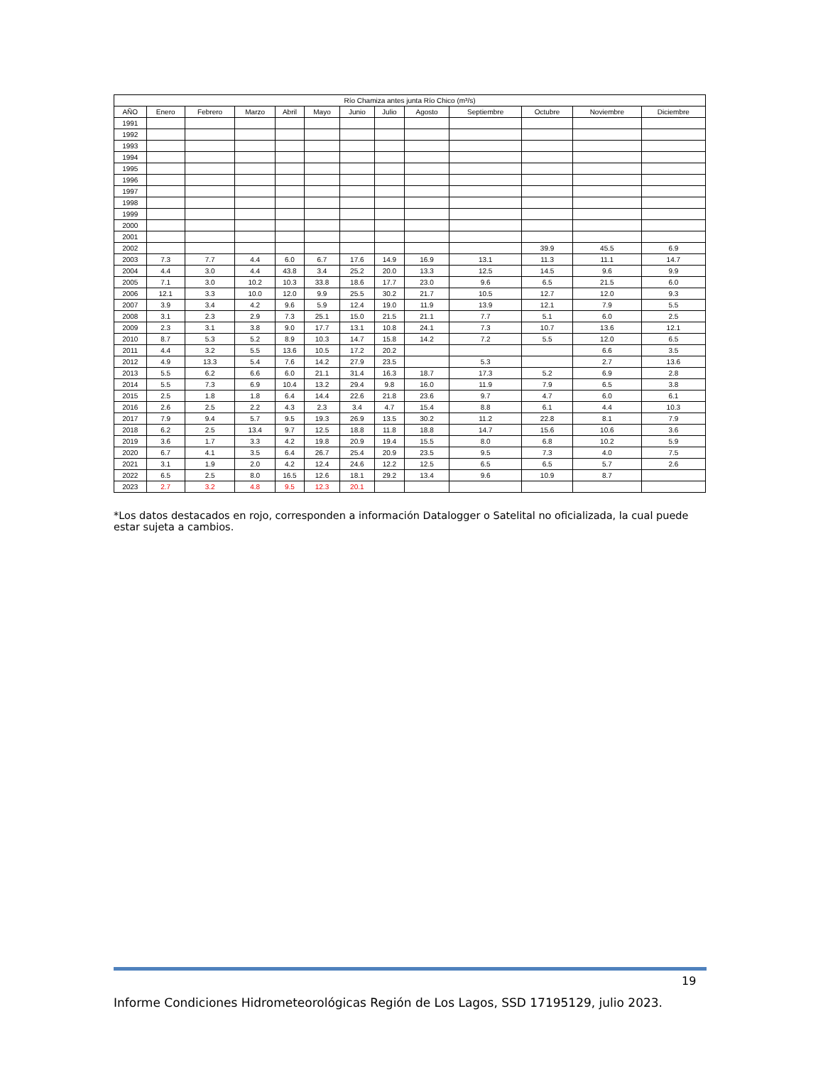| Río Chamiza antes junta Río Chico (m³/s) | | | | | | | | | | | | |
| --- | --- | --- | --- | --- | --- | --- | --- | --- | --- | --- | --- | --- |
| AÑO | Enero | Febrero | Marzo | Abril | Mayo | Junio | Julio | Agosto | Septiembre | Octubre | Noviembre | Diciembre |
| 1991 | | | | | | | | | | | | |
| 1992 | | | | | | | | | | | | |
| 1993 | | | | | | | | | | | | |
| 1994 | | | | | | | | | | | | |
| 1995 | | | | | | | | | | | | |
| 1996 | | | | | | | | | | | | |
| 1997 | | | | | | | | | | | | |
| 1998 | | | | | | | | | | | | |
| 1999 | | | | | | | | | | | | |
| 2000 | | | | | | | | | | | | |
| 2001 | | | | | | | | | | | | |
| 2002 | | | | | | | | | | 39.9 | 45.5 | 6.9 |
| 2003 | 7.3 | 7.7 | 4.4 | 6.0 | 6.7 | 17.6 | 14.9 | 16.9 | 13.1 | 11.3 | 11.1 | 14.7 |
| 2004 | 4.4 | 3.0 | 4.4 | 43.8 | 3.4 | 25.2 | 20.0 | 13.3 | 12.5 | 14.5 | 9.6 | 9.9 |
| 2005 | 7.1 | 3.0 | 10.2 | 10.3 | 33.8 | 18.6 | 17.7 | 23.0 | 9.6 | 6.5 | 21.5 | 6.0 |
| 2006 | 12.1 | 3.3 | 10.0 | 12.0 | 9.9 | 25.5 | 30.2 | 21.7 | 10.5 | 12.7 | 12.0 | 9.3 |
| 2007 | 3.9 | 3.4 | 4.2 | 9.6 | 5.9 | 12.4 | 19.0 | 11.9 | 13.9 | 12.1 | 7.9 | 5.5 |
| 2008 | 3.1 | 2.3 | 2.9 | 7.3 | 25.1 | 15.0 | 21.5 | 21.1 | 7.7 | 5.1 | 6.0 | 2.5 |
| 2009 | 2.3 | 3.1 | 3.8 | 9.0 | 17.7 | 13.1 | 10.8 | 24.1 | 7.3 | 10.7 | 13.6 | 12.1 |
| 2010 | 8.7 | 5.3 | 5.2 | 8.9 | 10.3 | 14.7 | 15.8 | 14.2 | 7.2 | 5.5 | 12.0 | 6.5 |
| 2011 | 4.4 | 3.2 | 5.5 | 13.6 | 10.5 | 17.2 | 20.2 | | | | 6.6 | 3.5 |
| 2012 | 4.9 | 13.3 | 5.4 | 7.6 | 14.2 | 27.9 | 23.5 | | 5.3 | | 2.7 | 13.6 |
| 2013 | 5.5 | 6.2 | 6.6 | 6.0 | 21.1 | 31.4 | 16.3 | 18.7 | 17.3 | 5.2 | 6.9 | 2.8 |
| 2014 | 5.5 | 7.3 | 6.9 | 10.4 | 13.2 | 29.4 | 9.8 | 16.0 | 11.9 | 7.9 | 6.5 | 3.8 |
| 2015 | 2.5 | 1.8 | 1.8 | 6.4 | 14.4 | 22.6 | 21.8 | 23.6 | 9.7 | 4.7 | 6.0 | 6.1 |
| 2016 | 2.6 | 2.5 | 2.2 | 4.3 | 2.3 | 3.4 | 4.7 | 15.4 | 8.8 | 6.1 | 4.4 | 10.3 |
| 2017 | 7.9 | 9.4 | 5.7 | 9.5 | 19.3 | 26.9 | 13.5 | 30.2 | 11.2 | 22.8 | 8.1 | 7.9 |
| 2018 | 6.2 | 2.5 | 13.4 | 9.7 | 12.5 | 18.8 | 11.8 | 18.8 | 14.7 | 15.6 | 10.6 | 3.6 |
| 2019 | 3.6 | 1.7 | 3.3 | 4.2 | 19.8 | 20.9 | 19.4 | 15.5 | 8.0 | 6.8 | 10.2 | 5.9 |
| 2020 | 6.7 | 4.1 | 3.5 | 6.4 | 26.7 | 25.4 | 20.9 | 23.5 | 9.5 | 7.3 | 4.0 | 7.5 |
| 2021 | 3.1 | 1.9 | 2.0 | 4.2 | 12.4 | 24.6 | 12.2 | 12.5 | 6.5 | 6.5 | 5.7 | 2.6 |
| 2022 | 6.5 | 2.5 | 8.0 | 16.5 | 12.6 | 18.1 | 29.2 | 13.4 | 9.6 | 10.9 | 8.7 | |
| 2023 | 2.7 | 3.2 | 4.8 | 9.5 | 12.3 | 20.1 | | | | | | |
*Los datos destacados en rojo, corresponden a información Datalogger o Satelital no oficializada, la cual puede estar sujeta a cambios.
19
Informe Condiciones Hidrometeorológicas Región de Los Lagos, SSD 17195129, julio 2023.